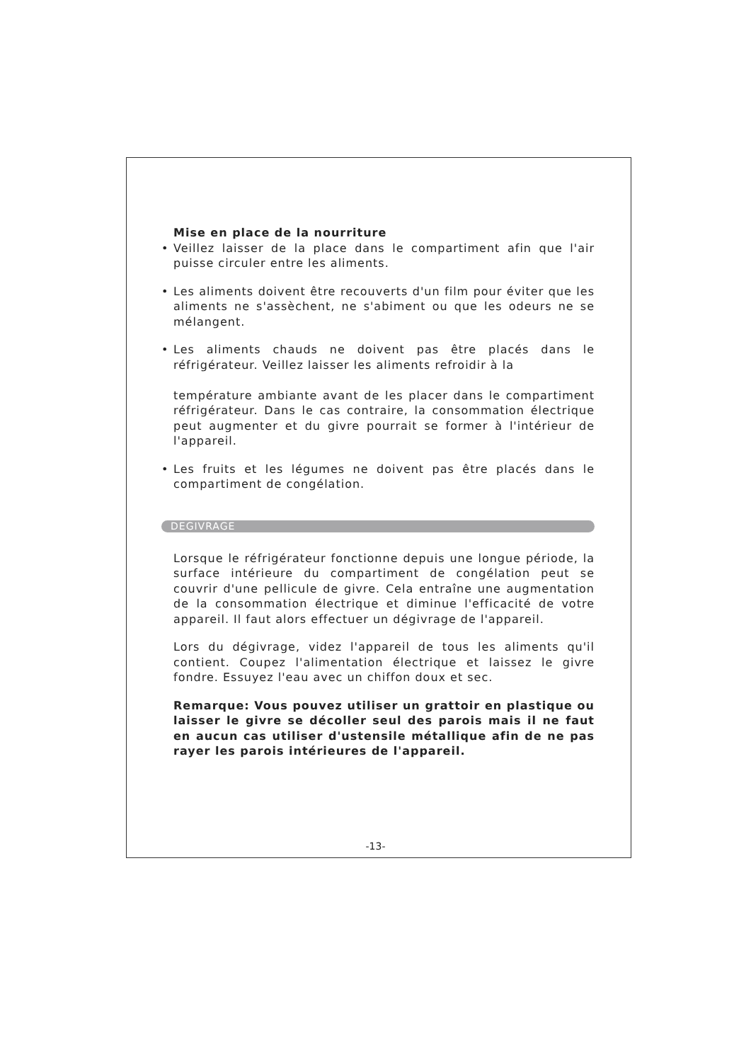Mise en place de la nourriture
• Veillez laisser de la place dans le compartiment afin que l'air puisse circuler entre les aliments.
• Les aliments doivent être recouverts d'un film pour éviter que les aliments ne s'assèchent, ne s'abiment ou que les odeurs ne se mélangent.
• Les aliments chauds ne doivent pas être placés dans le réfrigérateur. Veillez laisser les aliments refroidir à la
température ambiante avant de les placer dans le compartiment réfrigérateur. Dans le cas contraire, la consommation électrique peut augmenter et du givre pourrait se former à l'intérieur de l'appareil.
• Les fruits et les légumes ne doivent pas être placés dans le compartiment de congélation.
DEGIVRAGE
Lorsque le réfrigérateur fonctionne depuis une longue période, la surface intérieure du compartiment de congélation peut se couvrir d'une pellicule de givre. Cela entraîne une augmentation de la consommation électrique et diminue l'efficacité de votre appareil. Il faut alors effectuer un dégivrage de l'appareil.
Lors du dégivrage, videz l'appareil de tous les aliments qu'il contient. Coupez l'alimentation électrique et laissez le givre fondre. Essuyez l'eau avec un chiffon doux et sec.
Remarque: Vous pouvez utiliser un grattoir en plastique ou laisser le givre se décoller seul des parois mais il ne faut en aucun cas utiliser d'ustensile métallique afin de ne pas rayer les parois intérieures de l'appareil.
-13-